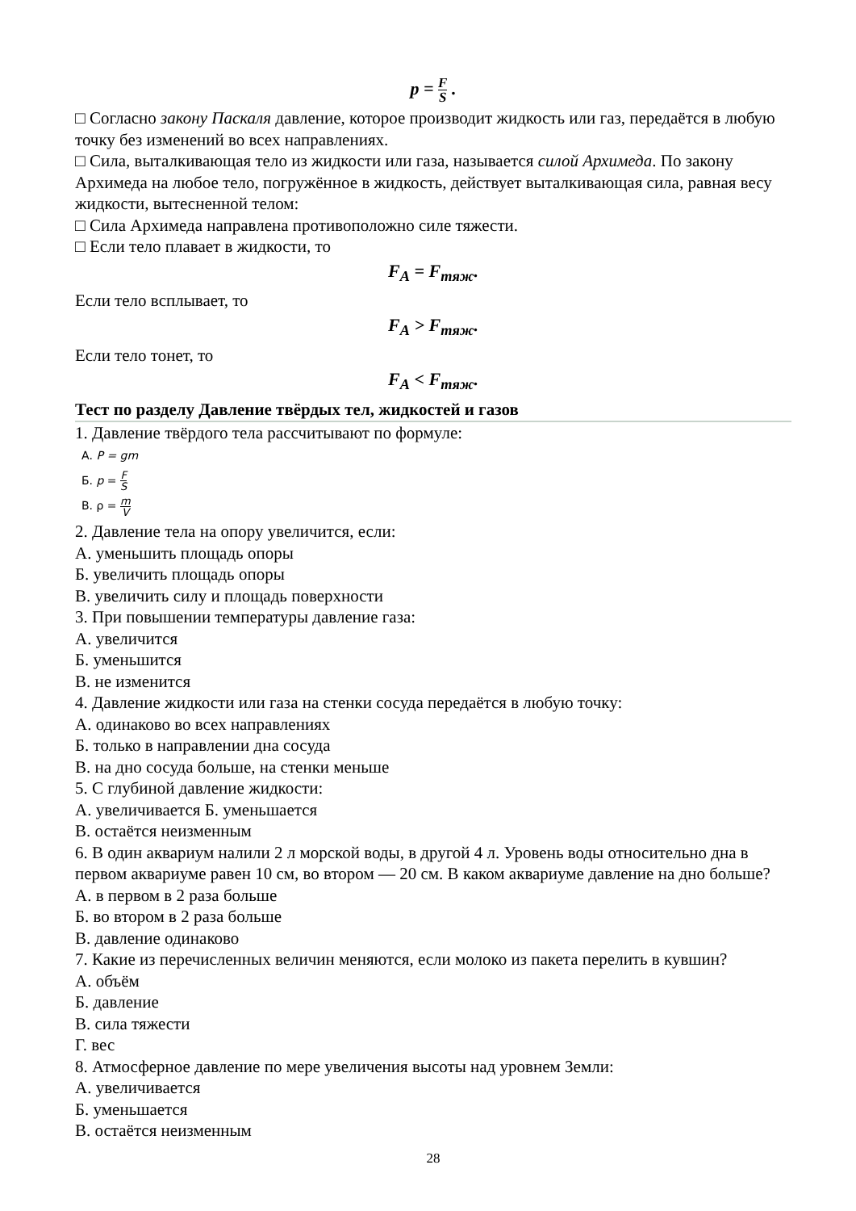p = F S .
□ Согласно закону Паскаля давление, которое производит жидкость или газ, передаётся в любую точку без изменений во всех направлениях.
□ Сила, выталкивающая тело из жидкости или газа, называется силой Архимеда. По закону Архимеда на любое тело, погружённое в жидкость, действует выталкивающая сила, равная весу жидкости, вытесненной телом:
□ Сила Архимеда направлена противоположно силе тяжести.
□ Если тело плавает в жидкости, то
F<sub>A</sub> = F<sub>тяж</sub>.
Если тело всплывает, то
F<sub>A</sub> > F<sub>тяж</sub>.
Если тело тонет, то
F<sub>A</sub> < F<sub>тяж</sub>.
Тест по разделу Давление твёрдых тел, жидкостей и газов
1. Давление твёрдого тела рассчитывают по формуле:
А. P = gm
Б. p = F S
В. ρ = m V
2. Давление тела на опору увеличится, если:
А. уменьшить площадь опоры
Б. увеличить площадь опоры
В. увеличить силу и площадь поверхности
3. При повышении температуры давление газа:
А. увеличится
Б. уменьшится
В. не изменится
4. Давление жидкости или газа на стенки сосуда передаётся в любую точку:
А. одинаково во всех направлениях
Б. только в направлении дна сосуда
В. на дно сосуда больше, на стенки меньше
5. С глубиной давление жидкости:
А. увеличивается Б. уменьшается
В. остаётся неизменным
6. В один аквариум налили 2 л морской воды, в другой 4 л. Уровень воды относительно дна в первом аквариуме равен 10 см, во втором — 20 см. В каком аквариуме давление на дно больше?
А. в первом в 2 раза больше
Б. во втором в 2 раза больше
В. давление одинаково
7. Какие из перечисленных величин меняются, если молоко из пакета перелить в кувшин?
А. объём
Б. давление
В. сила тяжести
Г. вес
8. Атмосферное давление по мере увеличения высоты над уровнем Земли:
А. увеличивается
Б. уменьшается
В. остаётся неизменным
28